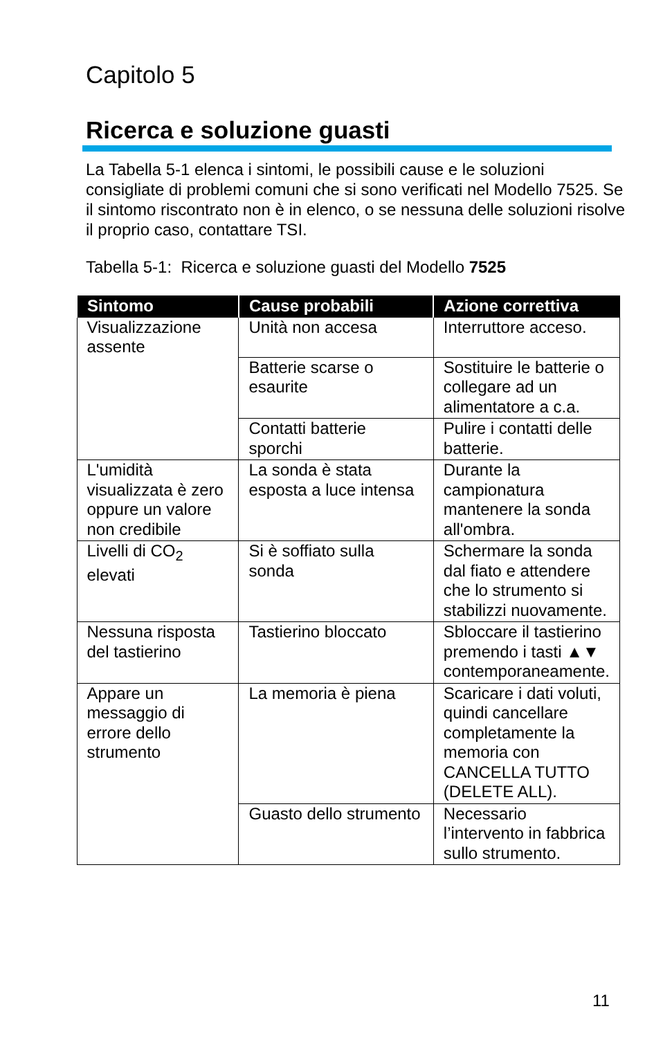Capitolo 5
Ricerca e soluzione guasti
La Tabella 5-1 elenca i sintomi, le possibili cause e le soluzioni consigliate di problemi comuni che si sono verificati nel Modello 7525. Se il sintomo riscontrato non è in elenco, o se nessuna delle soluzioni risolve il proprio caso, contattare TSI.
Tabella 5-1: Ricerca e soluzione guasti del Modello 7525
| Sintomo | Cause probabili | Azione correttiva |
| --- | --- | --- |
| Visualizzazione assente | Unità non accesa | Interruttore acceso. |
| | Batterie scarse o esaurite | Sostituire le batterie o collegare ad un alimentatore a c.a. |
| | Contatti batterie sporchi | Pulire i contatti delle batterie. |
| L'umidità visualizzata è zero oppure un valore non credibile | La sonda è stata esposta a luce intensa | Durante la campionatura mantenere la sonda all'ombra. |
| Livelli di CO<sub>2</sub> elevati | Si è soffiato sulla sonda | Schermare la sonda dal fiato e attendere che lo strumento si stabilizzi nuovamente. |
| Nessuna risposta del tastierino | Tastierino bloccato | Sbloccare il tastierino premendo i tasti ▲▼ contemporaneamente. |
| Appare un messaggio di errore dello strumento | La memoria è piena | Scaricare i dati voluti, quindi cancellare completamente la memoria con CANCELLA TUTTO (DELETE ALL). |
| | Guasto dello strumento | Necessario l’intervento in fabbrica sullo strumento. |
11